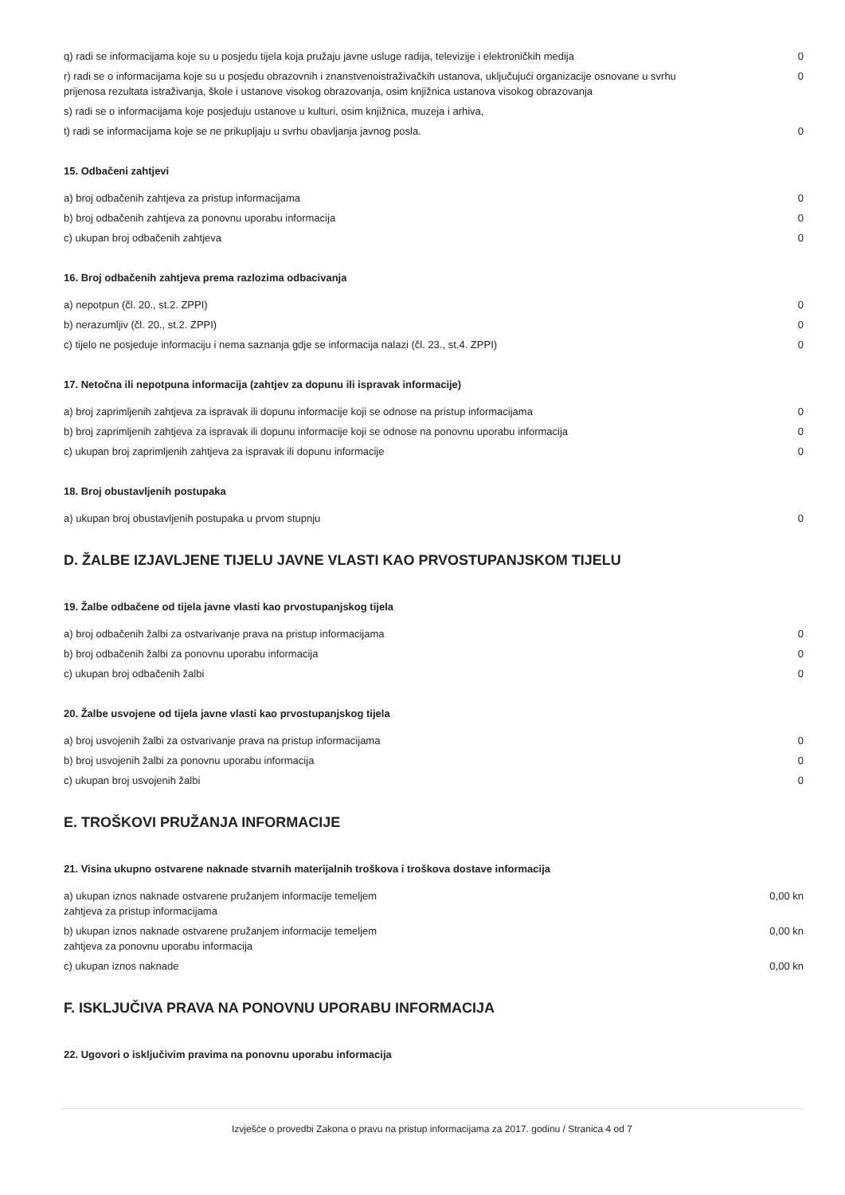| q) radi se informacijama koje su u posjedu tijela koja pružaju javne usluge radija, televizije i elektroničkih medija | 0 |
| r) radi se o informacijama koje su u posjedu obrazovnih i znanstvenoistraživačkih ustanova, uključujući organizacije osnovane u svrhu prijenosa rezultata istraživanja, škole i ustanove visokog obrazovanja, osim knjižnica ustanova visokog obrazovanja | 0 |
| s) radi se o informacijama koje posjeduju ustanove u kulturi, osim knjižnica, muzeja i arhiva, | |
| t) radi se informacijama koje se ne prikupljaju u svrhu obavljanja javnog posla. | 0 |
15. Odbačeni zahtjevi
| a) broj odbačenih zahtjeva za pristup informacijama | 0 |
| b) broj odbačenih zahtjeva za ponovnu uporabu informacija | 0 |
| c) ukupan broj odbačenih zahtjeva | 0 |
16. Broj odbačenih zahtjeva prema razlozima odbacivanja
| a) nepotpun (čl. 20., st.2. ZPPI) | 0 |
| b) nerazumljiv (čl. 20., st.2. ZPPI) | 0 |
| c) tijelo ne posjeduje informaciju i nema saznanja gdje se informacija nalazi (čl. 23., st.4. ZPPI) | 0 |
17. Netočna ili nepotpuna informacija (zahtjev za dopunu ili ispravak informacije)
| a) broj zaprimljenih zahtjeva za ispravak ili dopunu informacije koji se odnose na pristup informacijama | 0 |
| b) broj zaprimljenih zahtjeva za ispravak ili dopunu informacije koji se odnose na ponovnu uporabu informacija | 0 |
| c) ukupan broj zaprimljenih zahtjeva za ispravak ili dopunu informacije | 0 |
18. Broj obustavljenih postupaka
| a) ukupan broj obustavljenih postupaka u prvom stupnju | 0 |
D. ŽALBE IZJAVLJENE TIJELU JAVNE VLASTI KAO PRVOSTUPANJSKOM TIJELU
19. Žalbe odbačene od tijela javne vlasti kao prvostupanjskog tijela
| a) broj odbačenih žalbi za ostvarivanje prava na pristup informacijama | 0 |
| b) broj odbačenih žalbi za ponovnu uporabu informacija | 0 |
| c) ukupan broj odbačenih žalbi | 0 |
20. Žalbe usvojene od tijela javne vlasti kao prvostupanjskog tijela
| a) broj usvojenih žalbi za ostvarivanje prava na pristup informacijama | 0 |
| b) broj usvojenih žalbi za ponovnu uporabu informacija | 0 |
| c) ukupan broj usvojenih žalbi | 0 |
E. TROŠKOVI PRUŽANJA INFORMACIJE
21. Visina ukupno ostvarene naknade stvarnih materijalnih troškova i troškova dostave informacija
| a) ukupan iznos naknade ostvarene pružanjem informacije temeljem zahtjeva za pristup informacijama | 0,00 kn |
| b) ukupan iznos naknade ostvarene pružanjem informacije temeljem zahtjeva za ponovnu uporabu informacija | 0,00 kn |
| c) ukupan iznos naknade | 0,00 kn |
F. ISKLJUČIVA PRAVA NA PONOVNU UPORABU INFORMACIJA
22. Ugovori o isključivim pravima na ponovnu uporabu informacija
Izvješće o provedbi Zakona o pravu na pristup informacijama za 2017. godinu / Stranica 4 od 7